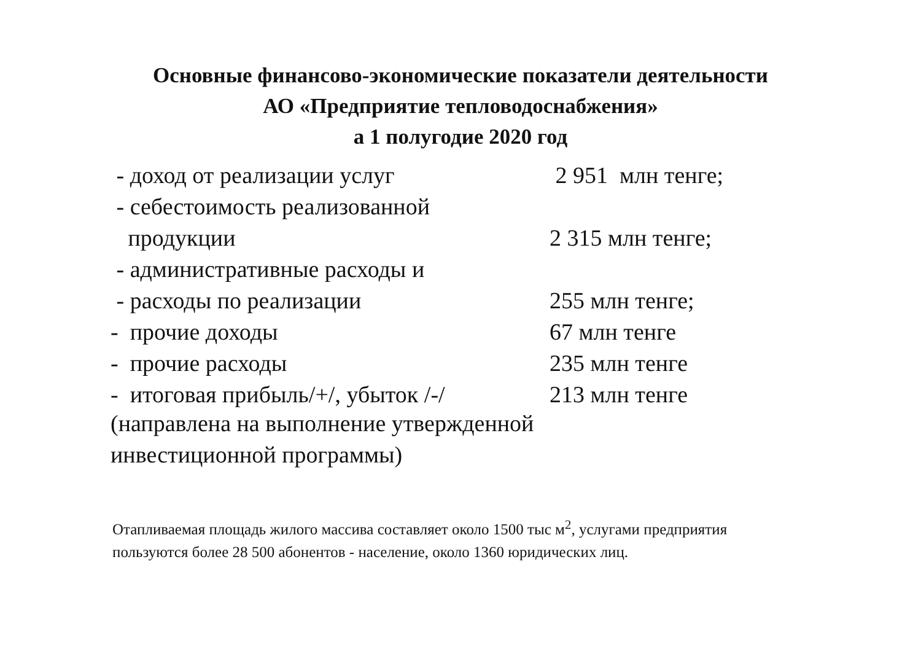Основные финансово-экономические показатели деятельности
АО «Предприятие тепловодоснабжения»
а 1 полугодие 2020 год
| - доход от реализации услуг | 2 951 млн тенге; |
| - себестоимость реализованной | |
| продукции | 2 315 млн тенге; |
| - административные расходы и | |
| - расходы по реализации | 255 млн тенге; |
| - прочие доходы | 67 млн тенге |
| - прочие расходы | 235 млн тенге |
| - итоговая прибыль/+/, убыток /-/ | 213 млн тенге |
(направлена на выполнение утвержденной
инвестиционной программы)
Отапливаемая площадь жилого массива составляет около 1500 тыс м<sup>2</sup>, услугами предприятия пользуются более 28 500 абонентов - население, около 1360 юридических лиц.